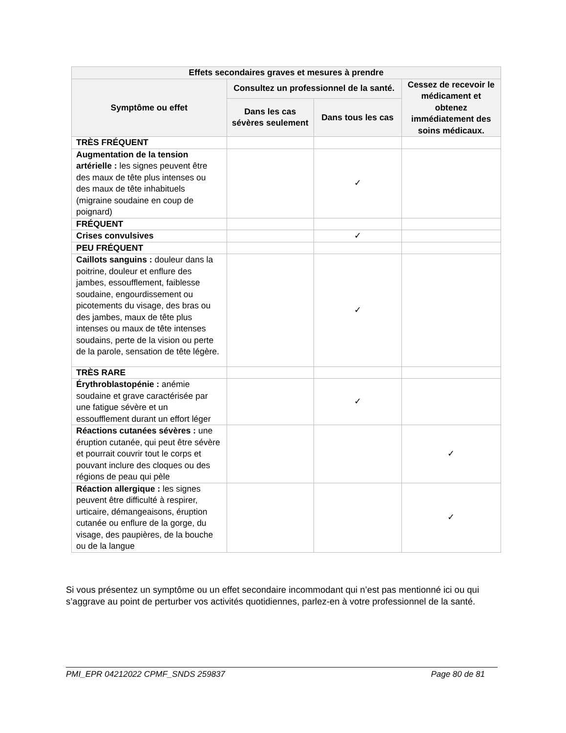| Effets secondaires graves et mesures à prendre | | | |
| --- | --- | --- | --- |
| Symptôme ou effet | Consultez un professionnel de la santé. | | Cessez de recevoir le médicament et obtenez immédiatement des soins médicaux. |
| | Dans les cas sévères seulement | Dans tous les cas | |
| TRÈS FRÉQUENT | | | |
| Augmentation de la tension artérielle : les signes peuvent être des maux de tête plus intenses ou des maux de tête inhabituels (migraine soudaine en coup de poignard) | | ✓ | |
| FRÉQUENT | | | |
| Crises convulsives | | ✓ | |
| PEU FRÉQUENT | | | |
| Caillots sanguins : douleur dans la poitrine, douleur et enflure des jambes, essoufflement, faiblesse soudaine, engourdissement ou picotements du visage, des bras ou des jambes, maux de tête plus intenses ou maux de tête intenses soudains, perte de la vision ou perte de la parole, sensation de tête légère. | | ✓ | |
| TRÈS RARE | | | |
| Érythroblastopénie : anémie soudaine et grave caractérisée par une fatigue sévère et un essoufflement durant un effort léger | | ✓ | |
| Réactions cutanées sévères : une éruption cutanée, qui peut être sévère et pourrait couvrir tout le corps et pouvant inclure des cloques ou des régions de peau qui pèle | | | ✓ |
| Réaction allergique : les signes peuvent être difficulté à respirer, urticaire, démangeaisons, éruption cutanée ou enflure de la gorge, du visage, des paupières, de la bouche ou de la langue | | | ✓ |
Si vous présentez un symptôme ou un effet secondaire incommodant qui n’est pas mentionné ici ou qui s’aggrave au point de perturber vos activités quotidiennes, parlez-en à votre professionnel de la santé.
PMI_EPR 04212022 CPMF_SNDS 259837 Page 80 de 81